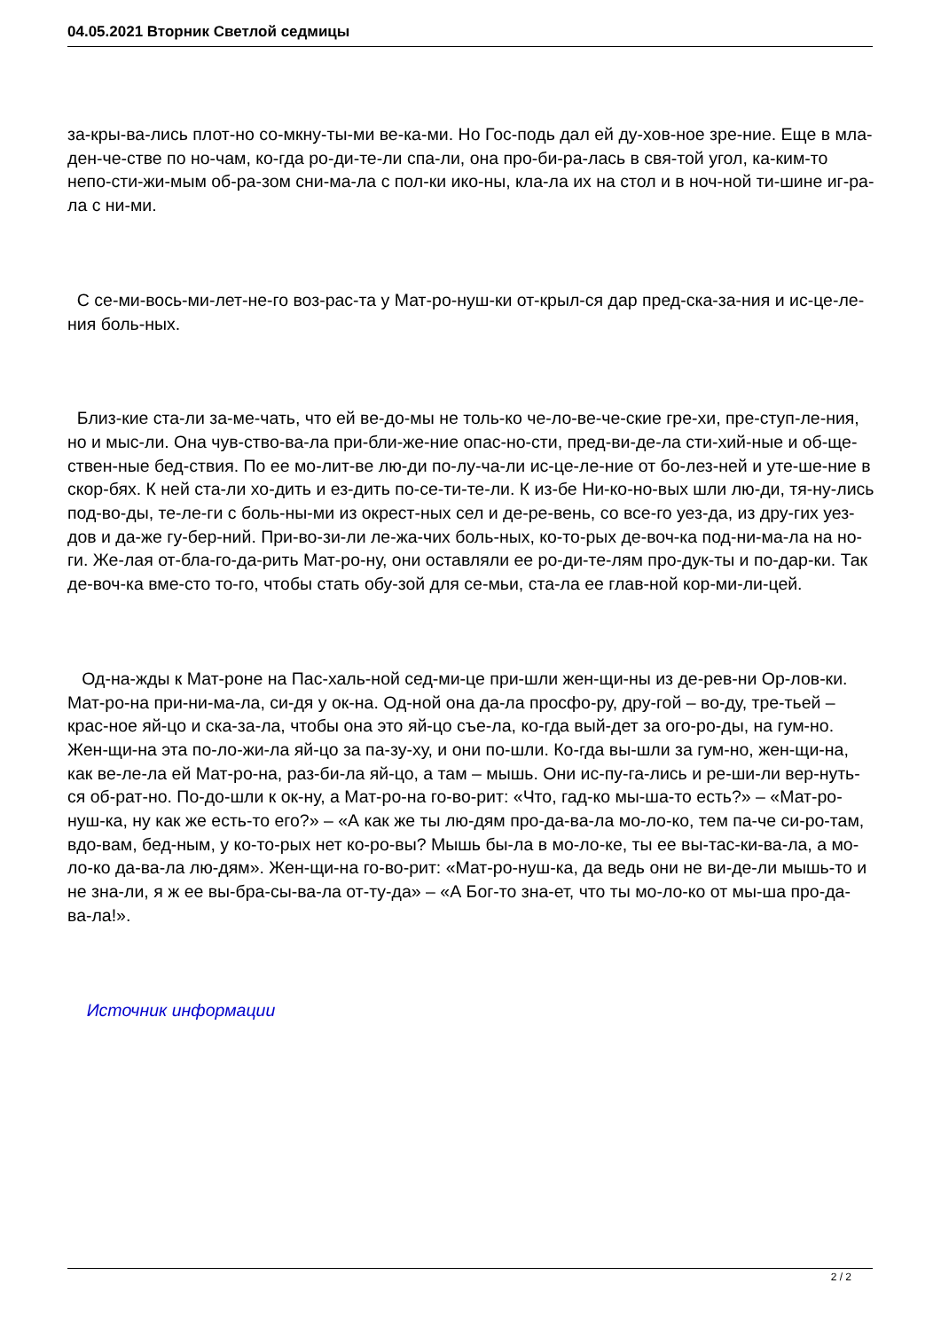04.05.2021 Вторник Светлой седмицы
за-кры-ва-лись плот-но со-мкну-ты-ми ве-ка-ми. Но Гос-подь дал ей ду-хов-ное зре-ние. Еще в мла-ден-че-стве по но-чам, ко-гда ро-ди-те-ли спа-ли, она про-би-ра-лась в свя-той угол, ка-ким-то непо-сти-жи-мым об-ра-зом сни-ма-ла с пол-ки ико-ны, кла-ла их на стол и в ноч-ной ти-шине иг-ра-ла с ни-ми.
С се-ми-вось-ми-лет-не-го воз-рас-та у Мат-ро-нуш-ки от-крыл-ся дар пред-ска-за-ния и ис-це-ле-ния боль-ных.
Близ-кие ста-ли за-ме-чать, что ей ве-до-мы не толь-ко че-ло-ве-че-ские гре-хи, пре-ступ-ле-ния, но и мыс-ли. Она чув-ство-ва-ла при-бли-же-ние опас-но-сти, пред-ви-де-ла сти-хий-ные и об-ще-ствен-ные бед-ствия. По ее мо-лит-ве лю-ди по-лу-ча-ли ис-це-ле-ние от бо-лез-ней и уте-ше-ние в скор-бях. К ней ста-ли хо-дить и ез-дить по-се-ти-те-ли. К из-бе Ни-ко-но-вых шли лю-ди, тя-ну-лись под-во-ды, те-ле-ги с боль-ны-ми из окрест-ных сел и де-ре-вень, со все-го уез-да, из дру-гих уез-дов и да-же гу-бер-ний. При-во-зи-ли ле-жа-чих боль-ных, ко-то-рых де-воч-ка под-ни-ма-ла на но-ги. Же-лая от-бла-го-да-рить Мат-ро-ну, они оставляли ее ро-ди-те-лям про-дук-ты и по-дар-ки. Так де-воч-ка вме-сто то-го, чтобы стать обу-зой для се-мьи, ста-ла ее глав-ной кор-ми-ли-цей.
Од-на-жды к Мат-роне на Пас-халь-ной сед-ми-це при-шли жен-щи-ны из де-рев-ни Ор-лов-ки. Мат-ро-на при-ни-ма-ла, си-дя у ок-на. Од-ной она да-ла просфо-ру, дру-гой – во-ду, тре-тьей – крас-ное яй-цо и ска-за-ла, чтобы она это яй-цо съе-ла, ко-гда вый-дет за ого-ро-ды, на гум-но. Жен-щи-на эта по-ло-жи-ла яй-цо за па-зу-ху, и они по-шли. Ко-гда вы-шли за гум-но, жен-щи-на, как ве-ле-ла ей Мат-ро-на, раз-би-ла яй-цо, а там – мышь. Они ис-пу-га-лись и ре-ши-ли вер-нуть-ся об-рат-но. По-до-шли к ок-ну, а Мат-ро-на го-во-рит: «Что, гад-ко мы-ша-то есть?» – «Мат-ро-нуш-ка, ну как же есть-то его?» – «А как же ты лю-дям про-да-ва-ла мо-ло-ко, тем па-че си-ро-там, вдо-вам, бед-ным, у ко-то-рых нет ко-ро-вы? Мышь бы-ла в мо-ло-ке, ты ее вы-тас-ки-ва-ла, а мо-ло-ко да-ва-ла лю-дям». Жен-щи-на го-во-рит: «Мат-ро-нуш-ка, да ведь они не ви-де-ли мышь-то и не зна-ли, я ж ее вы-бра-сы-ва-ла от-ту-да» – «А Бог-то зна-ет, что ты мо-ло-ко от мы-ша про-да-ва-ла!».
Источник информации
2 / 2